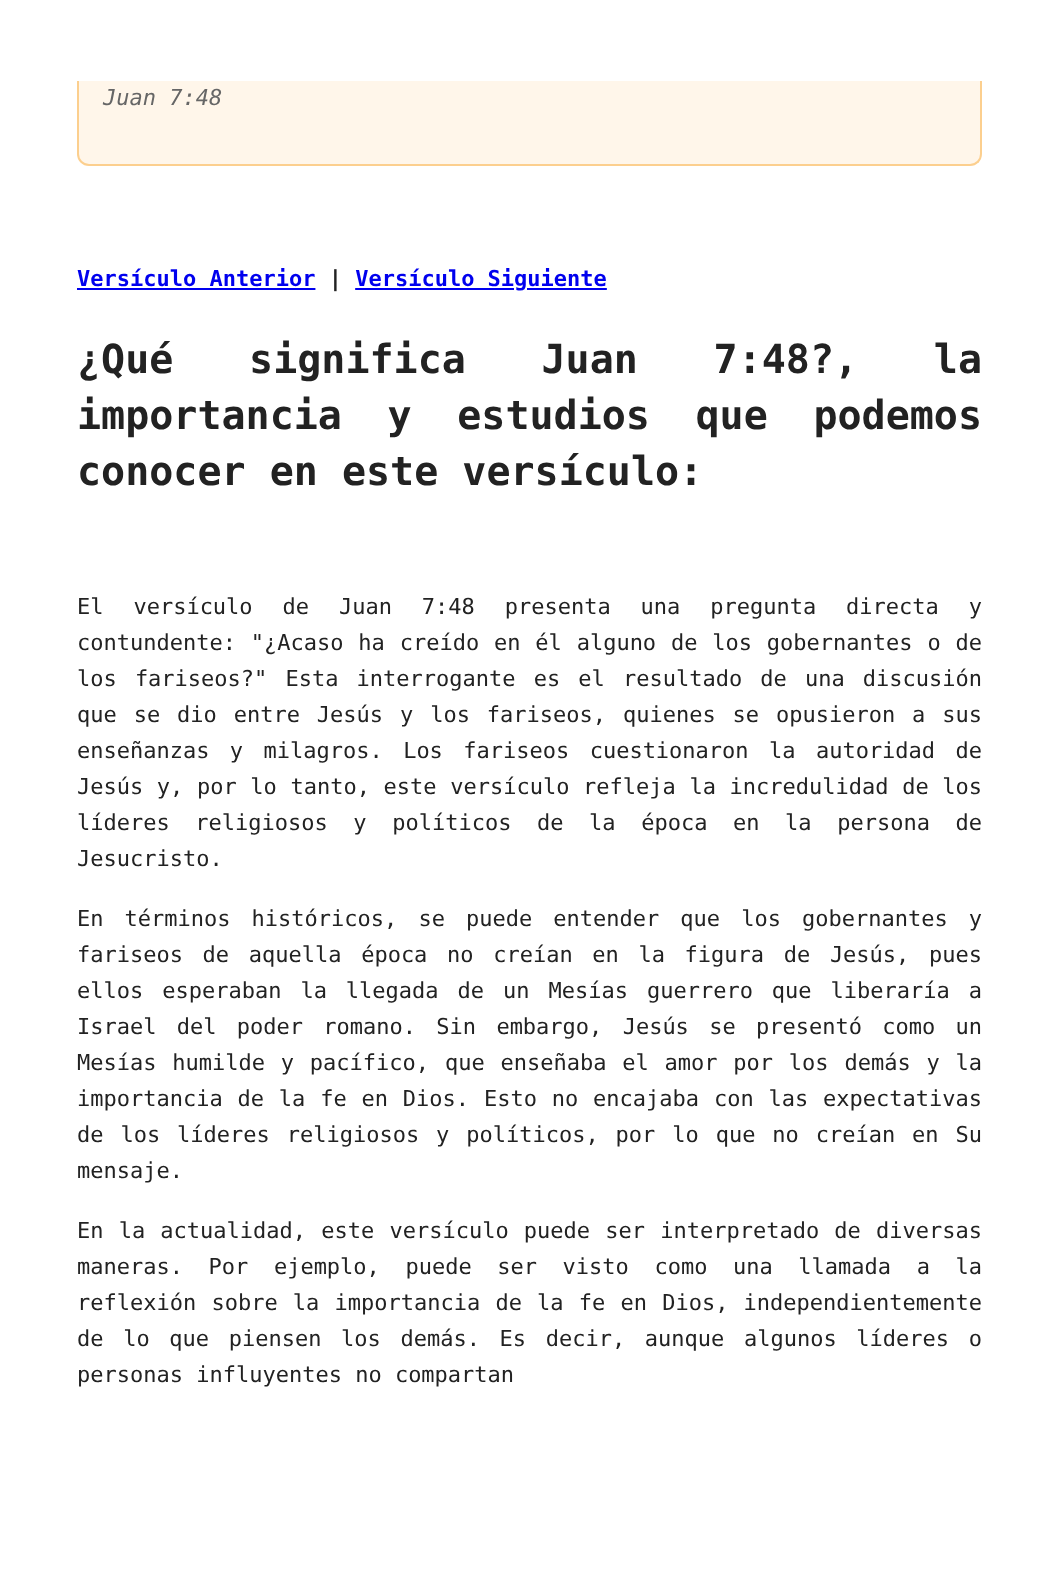Juan 7:48
Versículo Anterior | Versículo Siguiente
¿Qué significa Juan 7:48?, la importancia y estudios que podemos conocer en este versículo:
El versículo de Juan 7:48 presenta una pregunta directa y contundente: "¿Acaso ha creído en él alguno de los gobernantes o de los fariseos?" Esta interrogante es el resultado de una discusión que se dio entre Jesús y los fariseos, quienes se opusieron a sus enseñanzas y milagros. Los fariseos cuestionaron la autoridad de Jesús y, por lo tanto, este versículo refleja la incredulidad de los líderes religiosos y políticos de la época en la persona de Jesucristo.
En términos históricos, se puede entender que los gobernantes y fariseos de aquella época no creían en la figura de Jesús, pues ellos esperaban la llegada de un Mesías guerrero que liberaría a Israel del poder romano. Sin embargo, Jesús se presentó como un Mesías humilde y pacífico, que enseñaba el amor por los demás y la importancia de la fe en Dios. Esto no encajaba con las expectativas de los líderes religiosos y políticos, por lo que no creían en Su mensaje.
En la actualidad, este versículo puede ser interpretado de diversas maneras. Por ejemplo, puede ser visto como una llamada a la reflexión sobre la importancia de la fe en Dios, independientemente de lo que piensen los demás. Es decir, aunque algunos líderes o personas influyentes no compartan